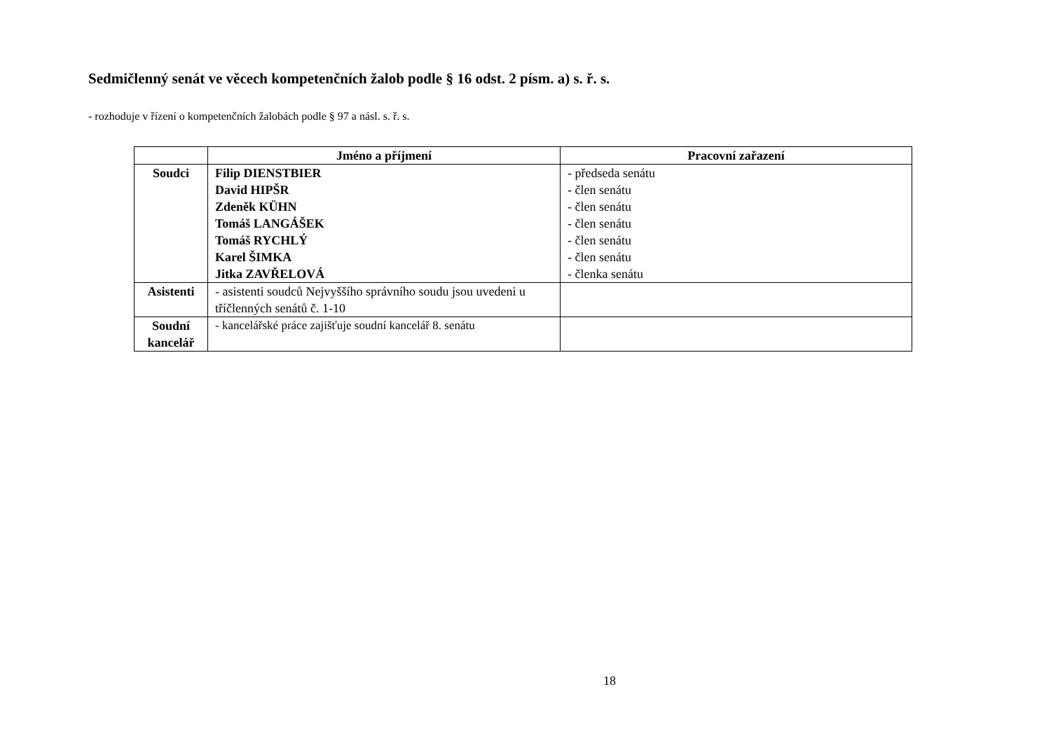Sedmičlenný senát ve věcech kompetenčních žalob podle § 16 odst. 2 písm. a) s. ř. s.
- rozhoduje v řízení o kompetenčních žalobách podle § 97 a násl. s. ř. s.
| | Jméno a příjmení | Pracovní zařazení |
| --- | --- | --- |
| Soudci | Filip DIENSTBIER David HIPŠR Zdeněk KÜHN Tomáš LANGÁŠEK Tomáš RYCHLÝ Karel ŠIMKA Jitka ZAVŘELOVÁ | - předseda senátu - člen senátu - člen senátu - člen senátu - člen senátu - člen senátu - členka senátu |
| Asistenti | - asistenti soudců Nejvyššího správního soudu jsou uvedeni u tříčlenných senátů č. 1-10 | |
| Soudní kancelář | - kancelářské práce zajišťuje soudní kancelář 8. senátu | |
18